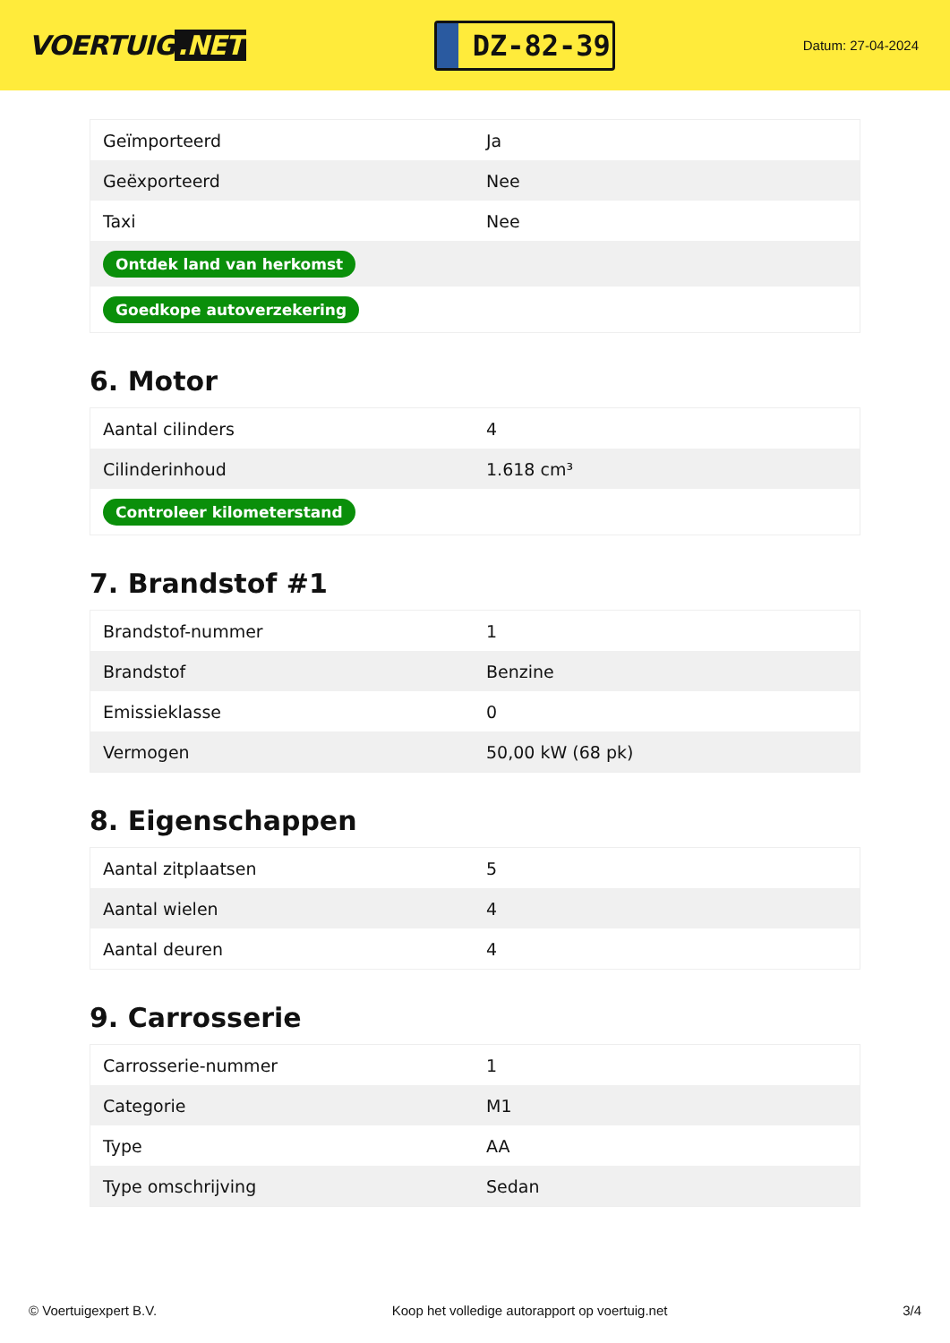VOERTUIG.NET
DZ-82-39
Datum: 27-04-2024
| Geïmporteerd | Ja |
| Geëxporteerd | Nee |
| Taxi | Nee |
| Ontdek land van herkomst | |
| Goedkope autoverzekering | |
6. Motor
| Aantal cilinders | 4 |
| Cilinderinhoud | 1.618 cm³ |
| Controleer kilometerstand | |
7. Brandstof #1
| Brandstof-nummer | 1 |
| Brandstof | Benzine |
| Emissieklasse | 0 |
| Vermogen | 50,00 kW (68 pk) |
8. Eigenschappen
| Aantal zitplaatsen | 5 |
| Aantal wielen | 4 |
| Aantal deuren | 4 |
9. Carrosserie
| Carrosserie-nummer | 1 |
| Categorie | M1 |
| Type | AA |
| Type omschrijving | Sedan |
© Voertuigexpert B.V. Koop het volledige autorapport op voertuig.net 3/4